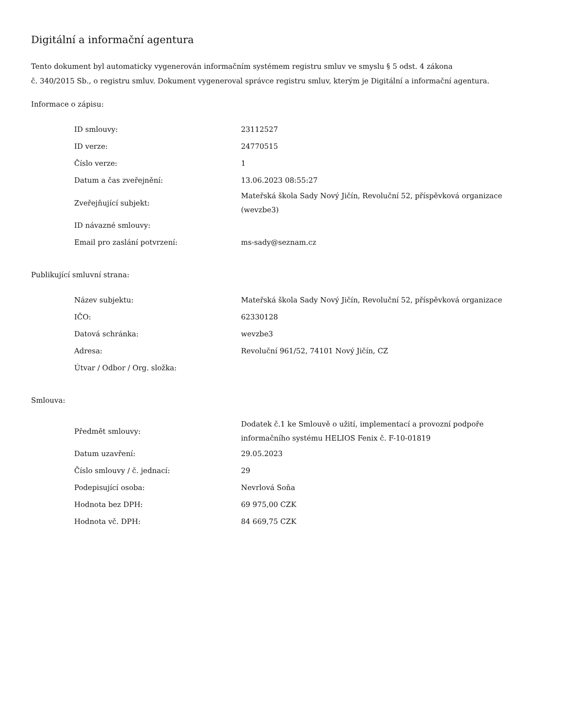Digitální a informační agentura
Tento dokument byl automaticky vygenerován informačním systémem registru smluv ve smyslu § 5 odst. 4 zákona
č. 340/2015 Sb., o registru smluv. Dokument vygeneroval správce registru smluv, kterým je Digitální a informační agentura.
Informace o zápisu:
| ID smlouvy: | 23112527 |
| ID verze: | 24770515 |
| Číslo verze: | 1 |
| Datum a čas zveřejnění: | 13.06.2023 08:55:27 |
| Zveřejňující subjekt: | Mateřská škola Sady Nový Jičín, Revoluční 52, příspěvková organizace (wevzbe3) |
| ID návazné smlouvy: | |
| Email pro zaslání potvrzení: | ms-sady@seznam.cz |
Publikující smluvní strana:
| Název subjektu: | Mateřská škola Sady Nový Jičín, Revoluční 52, příspěvková organizace |
| IČO: | 62330128 |
| Datová schránka: | wevzbe3 |
| Adresa: | Revoluční 961/52, 74101 Nový Jičín, CZ |
| Útvar / Odbor / Org. složka: | |
Smlouva:
| Předmět smlouvy: | Dodatek č.1 ke Smlouvě o užití, implementací a provozní podpoře informačního systému HELIOS Fenix č. F-10-01819 |
| Datum uzavření: | 29.05.2023 |
| Číslo smlouvy / č. jednací: | 29 |
| Podepisující osoba: | Nevrlová Soňa |
| Hodnota bez DPH: | 69 975,00 CZK |
| Hodnota vč. DPH: | 84 669,75 CZK |